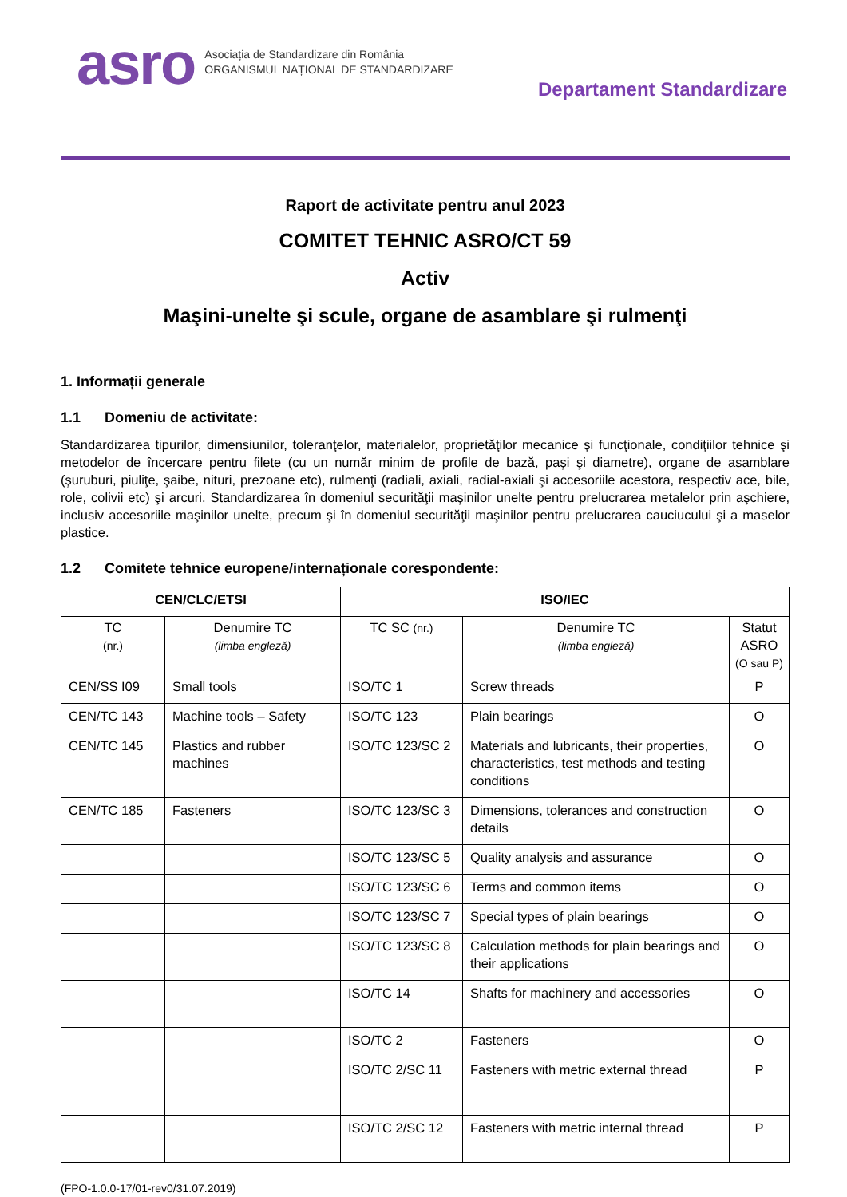asro
Asociația de Standardizare din România
ORGANISMUL NAȚIONAL DE STANDARDIZARE
Departament Standardizare
Raport de activitate pentru anul 2023
COMITET TEHNIC ASRO/CT 59
Activ
Maşini-unelte şi scule, organe de asamblare şi rulmenţi
1. Informații generale
1.1 Domeniu de activitate:
Standardizarea tipurilor, dimensiunilor, toleranţelor, materialelor, proprietăţilor mecanice şi funcţionale, condiţiilor tehnice şi metodelor de încercare pentru filete (cu un număr minim de profile de bază, paşi şi diametre), organe de asamblare (şuruburi, piuliţe, şaibe, nituri, prezoane etc), rulmenţi (radiali, axiali, radial-axiali şi accesoriile acestora, respectiv ace, bile, role, colivii etc) şi arcuri. Standardizarea în domeniul securităţii maşinilor unelte pentru prelucrarea metalelor prin aşchiere, inclusiv accesoriile maşinilor unelte, precum şi în domeniul securităţii maşinilor pentru prelucrarea cauciucului şi a maselor plastice.
1.2 Comitete tehnice europene/internaționale corespondente:
| CEN/CLC/ETSI | | ISO/IEC | | |
| --- | --- | --- | --- | --- |
| TC (nr.) | Denumire TC (limba engleză) | TC SC (nr.) | Denumire TC (limba engleză) | Statut ASRO (O sau P) |
| CEN/SS I09 | Small tools | ISO/TC 1 | Screw threads | P |
| CEN/TC 143 | Machine tools – Safety | ISO/TC 123 | Plain bearings | O |
| CEN/TC 145 | Plastics and rubber machines | ISO/TC 123/SC 2 | Materials and lubricants, their properties, characteristics, test methods and testing conditions | O |
| CEN/TC 185 | Fasteners | ISO/TC 123/SC 3 | Dimensions, tolerances and construction details | O |
| | | ISO/TC 123/SC 5 | Quality analysis and assurance | O |
| | | ISO/TC 123/SC 6 | Terms and common items | O |
| | | ISO/TC 123/SC 7 | Special types of plain bearings | O |
| | | ISO/TC 123/SC 8 | Calculation methods for plain bearings and their applications | O |
| | | ISO/TC 14 | Shafts for machinery and accessories | O |
| | | ISO/TC 2 | Fasteners | O |
| | | ISO/TC 2/SC 11 | Fasteners with metric external thread | P |
| | | ISO/TC 2/SC 12 | Fasteners with metric internal thread | P |
(FPO-1.0.0-17/01-rev0/31.07.2019)